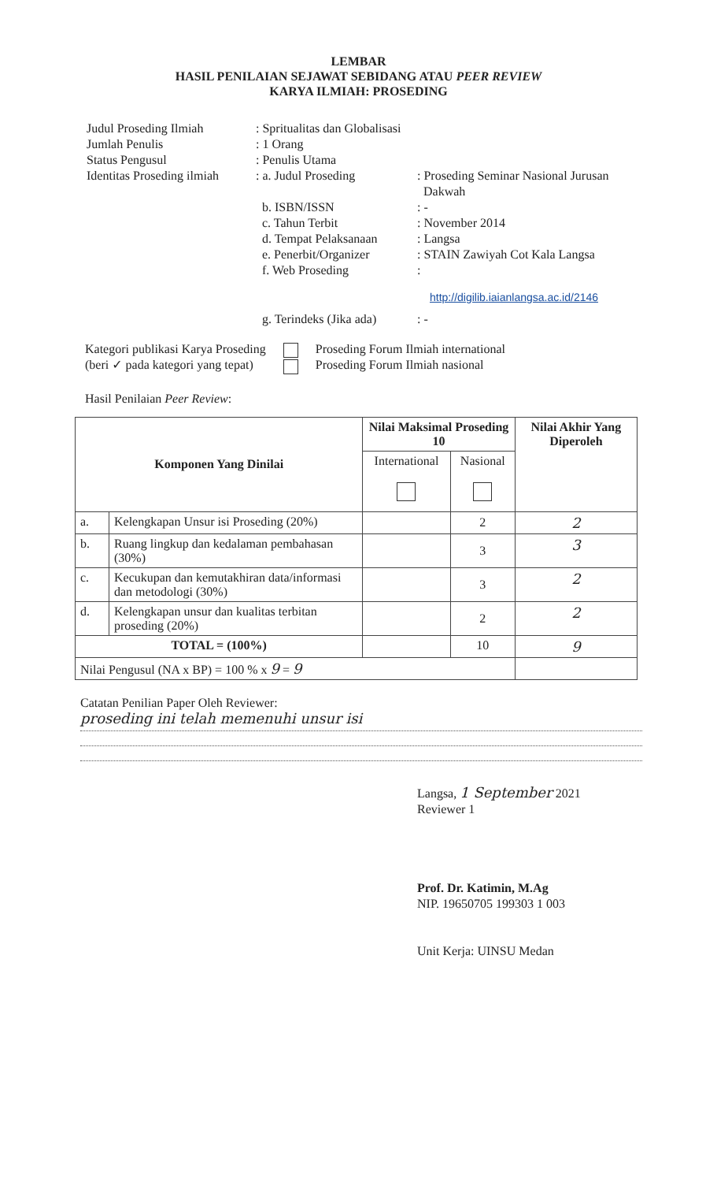LEMBAR
HASIL PENILAIAN SEJAWAT SEBIDANG ATAU PEER REVIEW
KARYA ILMIAH: PROSEDING
| Judul Proseding Ilmiah | : Spritualitas dan Globalisasi | |
| Jumlah Penulis | : 1 Orang | |
| Status Pengusul | : Penulis Utama | |
| Identitas Proseding ilmiah | : a. Judul Proseding | : Proseding Seminar Nasional Jurusan Dakwah |
| | b. ISBN/ISSN | : - |
| | c. Tahun Terbit | : November 2014 |
| | d. Tempat Pelaksanaan | : Langsa |
| | e. Penerbit/Organizer | : STAIN Zawiyah Cot Kala Langsa |
| | f. Web Proseding | : |
| | | http://digilib.iaianlangsa.ac.id/2146 |
| | g. Terindeks (Jika ada) | : - |
Kategori publikasi Karya Proseding
(beri ✓ pada kategori yang tepat)
Proseding Forum Ilmiah international
Proseding Forum Ilmiah nasional
Hasil Penilaian Peer Review:
| Komponen Yang Dinilai | | Nilai Maksimal Proseding 10 | | Nilai Akhir Yang Diperoleh |
| --- | --- | --- | --- | --- |
| | | International | Nasional | |
| a. | Kelengkapan Unsur isi Proseding (20%) | | 2 | 2 |
| b. | Ruang lingkup dan kedalaman pembahasan (30%) | | 3 | 3 |
| c. | Kecukupan dan kemutakhiran data/informasi dan metodologi (30%) | | 3 | 2 |
| d. | Kelengkapan unsur dan kualitas terbitan proseding (20%) | | 2 | 2 |
| TOTAL = (100%) | | | 10 | 9 |
| Nilai Pengusul (NA x BP) = 100 % x 9 = 9 | | | | |
Catatan Penilian Paper Oleh Reviewer:
proseding ini telah memenuhi unsur isi
Langsa, 1 September 2021
Reviewer 1
Prof. Dr. Katimin, M.Ag
NIP. 19650705 199303 1 003
Unit Kerja: UINSU Medan